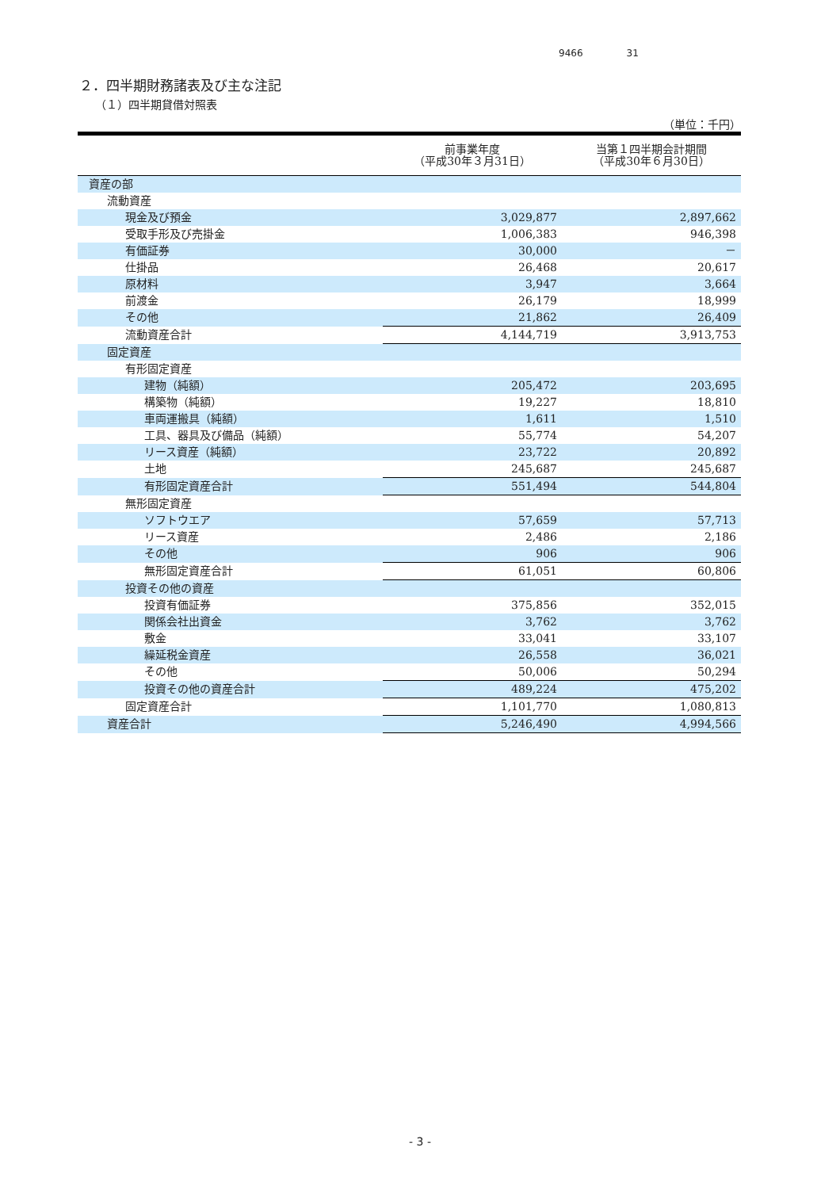9466 31
２．四半期財務諸表及び主な注記
（１）四半期貸借対照表
（単位：千円）
| | 前事業年度 （平成30年３月31日） | 当第１四半期会計期間 （平成30年６月30日） |
| --- | --- | --- |
| 資産の部 | | |
| 流動資産 | | |
| 現金及び預金 | 3,029,877 | 2,897,662 |
| 受取手形及び売掛金 | 1,006,383 | 946,398 |
| 有価証券 | 30,000 | － |
| 仕掛品 | 26,468 | 20,617 |
| 原材料 | 3,947 | 3,664 |
| 前渡金 | 26,179 | 18,999 |
| その他 | 21,862 | 26,409 |
| 流動資産合計 | 4,144,719 | 3,913,753 |
| 固定資産 | | |
| 有形固定資産 | | |
| 建物（純額） | 205,472 | 203,695 |
| 構築物（純額） | 19,227 | 18,810 |
| 車両運搬具（純額） | 1,611 | 1,510 |
| 工具、器具及び備品（純額） | 55,774 | 54,207 |
| リース資産（純額） | 23,722 | 20,892 |
| 土地 | 245,687 | 245,687 |
| 有形固定資産合計 | 551,494 | 544,804 |
| 無形固定資産 | | |
| ソフトウエア | 57,659 | 57,713 |
| リース資産 | 2,486 | 2,186 |
| その他 | 906 | 906 |
| 無形固定資産合計 | 61,051 | 60,806 |
| 投資その他の資産 | | |
| 投資有価証券 | 375,856 | 352,015 |
| 関係会社出資金 | 3,762 | 3,762 |
| 敷金 | 33,041 | 33,107 |
| 繰延税金資産 | 26,558 | 36,021 |
| その他 | 50,006 | 50,294 |
| 投資その他の資産合計 | 489,224 | 475,202 |
| 固定資産合計 | 1,101,770 | 1,080,813 |
| 資産合計 | 5,246,490 | 4,994,566 |
- 3 -